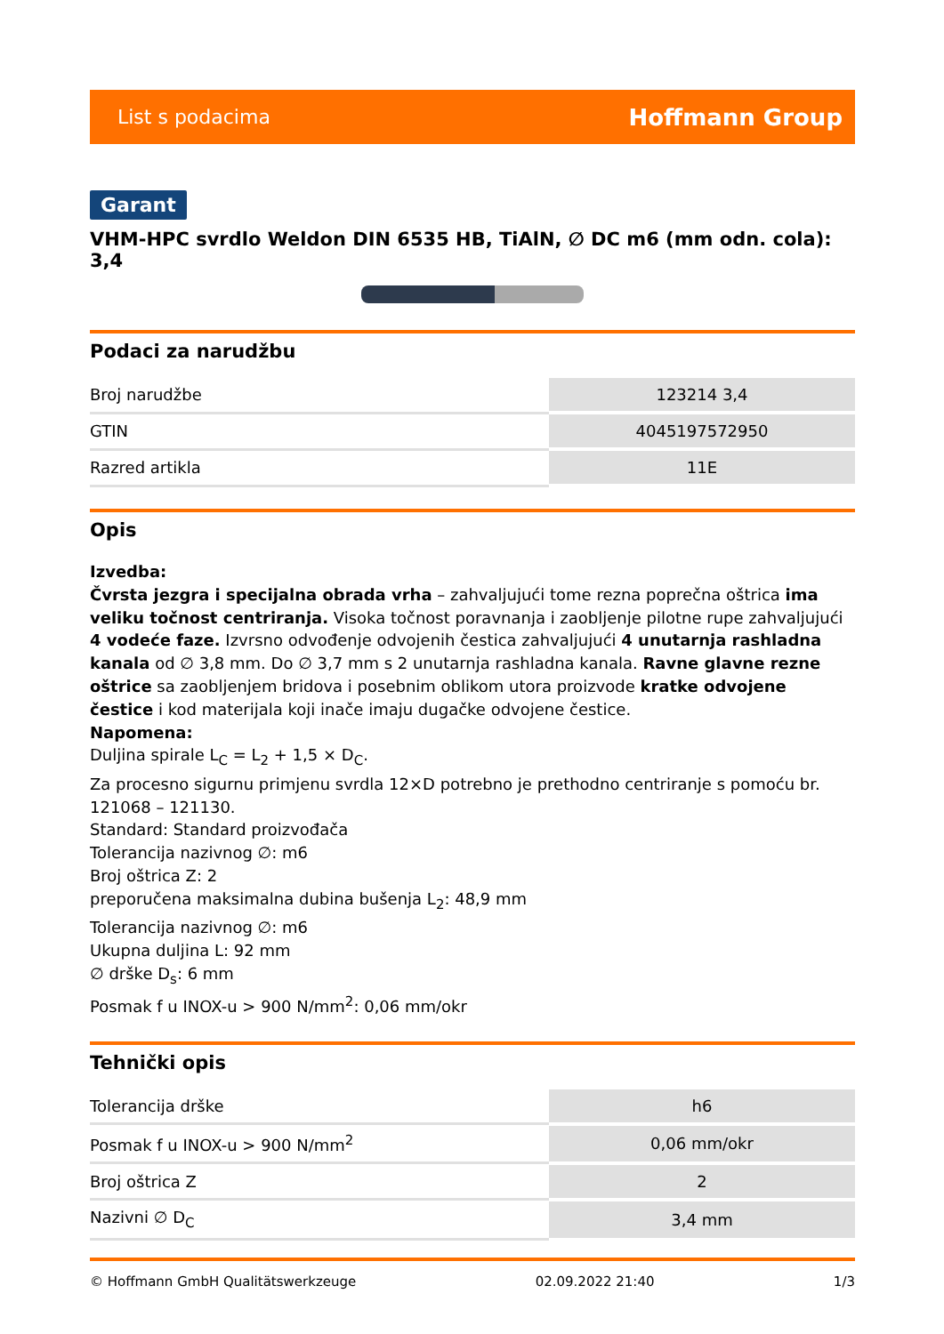List s podacima Hoffmann Group
Garant
VHM-HPC svrdlo Weldon DIN 6535 HB, TiAlN, ∅ DC m6 (mm odn. cola): 3,4
Podaci za narudžbu
| Broj narudžbe | 123214 3,4 |
| GTIN | 4045197572950 |
| Razred artikla | 11E |
Opis
Izvedba:
Čvrsta jezgra i specijalna obrada vrha – zahvaljujući tome rezna poprečna oštrica ima veliku točnost centriranja. Visoka točnost poravnanja i zaobljenje pilotne rupe zahvaljujući 4 vodeće faze. Izvrsno odvođenje odvojenih čestica zahvaljujući 4 unutarnja rashladna kanala od ∅ 3,8 mm. Do ∅ 3,7 mm s 2 unutarnja rashladna kanala. Ravne glavne rezne oštrice sa zaobljenjem bridova i posebnim oblikom utora proizvode kratke odvojene čestice i kod materijala koji inače imaju dugačke odvojene čestice.
Napomena:
Duljina spirale L<sub>C</sub> = L<sub>2</sub> + 1,5 × D<sub>C</sub>.
Za procesno sigurnu primjenu svrdla 12×D potrebno je prethodno centriranje s pomoću br. 121068 – 121130.
Standard: Standard proizvođača
Tolerancija nazivnog ∅: m6
Broj oštrica Z: 2
preporučena maksimalna dubina bušenja L<sub>2</sub>: 48,9 mm
Tolerancija nazivnog ∅: m6
Ukupna duljina L: 92 mm
∅ drške D<sub>s</sub>: 6 mm
Posmak f u INOX-u > 900 N/mm<sup>2</sup>: 0,06 mm/okr
Tehnički opis
| Tolerancija drške | h6 |
| Posmak f u INOX-u > 900 N/mm<sup>2</sup> | 0,06 mm/okr |
| Broj oštrica Z | 2 |
| Nazivni ∅ D<sub>C</sub> | 3,4 mm |
© Hoffmann GmbH Qualitätswerkzeuge 02.09.2022 21:40 1/3